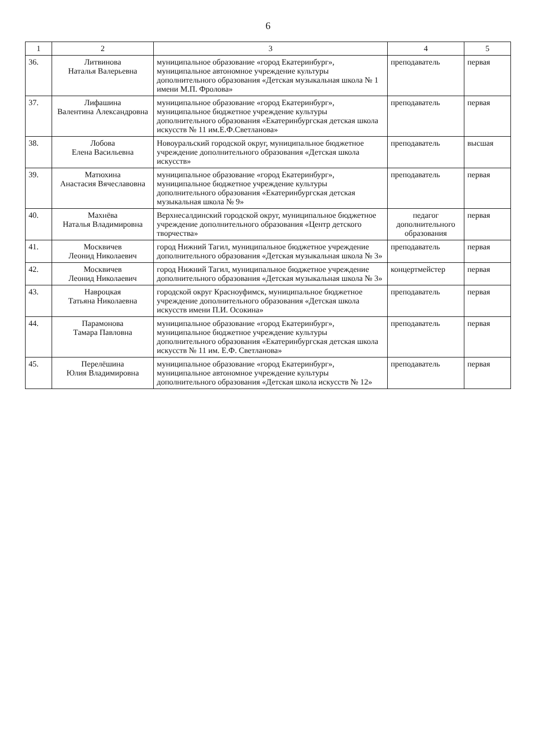6
| 1 | 2 | 3 | 4 | 5 |
| --- | --- | --- | --- | --- |
| 36. | Литвинова Наталья Валерьевна | муниципальное образование «город Екатеринбург», муниципальное автономное учреждение культуры дополнительного образования «Детская музыкальная школа № 1 имени М.П. Фролова» | преподаватель | первая |
| 37. | Лифашина Валентина Александровна | муниципальное образование «город Екатеринбург», муниципальное бюджетное учреждение культуры дополнительного образования «Екатеринбургская детская школа искусств № 11 им.Е.Ф.Светланова» | преподаватель | первая |
| 38. | Лобова Елена Васильевна | Новоуральский городской округ, муниципальное бюджетное учреждение дополнительного образования «Детская школа искусств» | преподаватель | высшая |
| 39. | Матюхина Анастасия Вячеславовна | муниципальное образование «город Екатеринбург», муниципальное бюджетное учреждение культуры дополнительного образования «Екатеринбургская детская музыкальная школа № 9» | преподаватель | первая |
| 40. | Махнёва Наталья Владимировна | Верхнесалдинский городской округ, муниципальное бюджетное учреждение дополнительного образования «Центр детского творчества» | педагог дополнительного образования | первая |
| 41. | Москвичев Леонид Николаевич | город Нижний Тагил, муниципальное бюджетное учреждение дополнительного образования «Детская музыкальная школа № 3» | преподаватель | первая |
| 42. | Москвичев Леонид Николаевич | город Нижний Тагил, муниципальное бюджетное учреждение дополнительного образования «Детская музыкальная школа № 3» | концертмейстер | первая |
| 43. | Навроцкая Татьяна Николаевна | городской округ Красноуфимск, муниципальное бюджетное учреждение дополнительного образования «Детская школа искусств имени П.И. Осокина» | преподаватель | первая |
| 44. | Парамонова Тамара Павловна | муниципальное образование «город Екатеринбург», муниципальное бюджетное учреждение культуры дополнительного образования «Екатеринбургская детская школа искусств № 11 им. Е.Ф. Светланова» | преподаватель | первая |
| 45. | Перелёшина Юлия Владимировна | муниципальное образование «город Екатеринбург», муниципальное автономное учреждение культуры дополнительного образования «Детская школа искусств № 12» | преподаватель | первая |